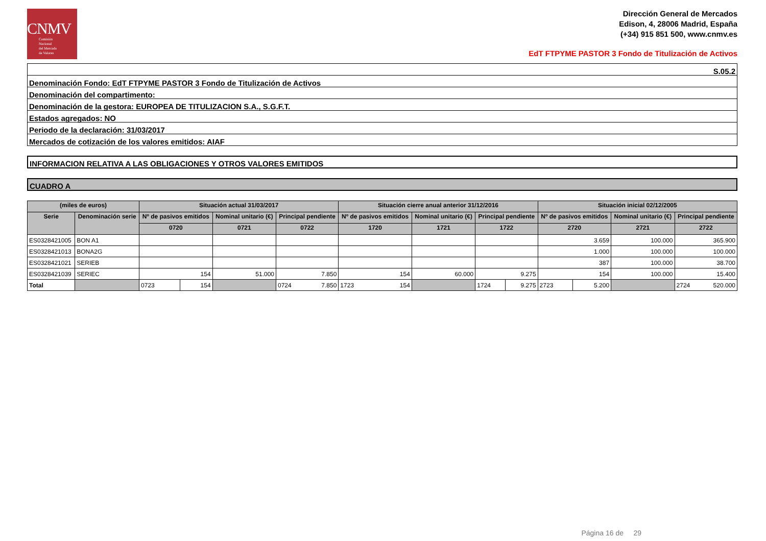CNMV
Comisión
Nacional
del Mercado
de Valores
Dirección General de Mercados
Edison, 4, 28006 Madrid, España
(+34) 915 851 500, www.cnmv.es
EdT FTPYME PASTOR 3 Fondo de Titulización de Activos
S.05.2
Denominación Fondo: EdT FTPYME PASTOR 3 Fondo de Titulización de Activos
Denominación del compartimento:
Denominación de la gestora: EUROPEA DE TITULIZACION S.A., S.G.F.T.
Estados agregados: NO
Periodo de la declaración: 31/03/2017
Mercados de cotización de los valores emitidos: AIAF
INFORMACION RELATIVA A LAS OBLIGACIONES Y OTROS VALORES EMITIDOS
CUADRO A
| (miles de euros) | | Situación actual 31/03/2017 | | | | Situación cierre anual anterior 31/12/2016 | | | | Situación inicial 02/12/2005 | | | |
| --- | --- | --- | --- | --- | --- | --- | --- | --- | --- | --- | --- | --- | --- |
| Serie | Denominación serie | Nº de pasivos emitidos | | Nominal unitario (€) | Principal pendiente | Nº de pasivos emitidos | Nominal unitario (€) | Principal pendiente | | Nº de pasivos emitidos | | Nominal unitario (€) | Principal pendiente |
| | | 0720 | | 0721 | 0722 | 1720 | 1721 | 1722 | | 2720 | | 2721 | 2722 |
| ES0328421005 | BON A1 | | | | | | | | | 3.659 | | 100.000 | 365.900 |
| ES0328421013 | BONA2G | | | | | | | | | 1.000 | | 100.000 | 100.000 |
| ES0328421021 | SERIEB | | | | | | | | | 387 | | 100.000 | 38.700 |
| ES0328421039 | SERIEC | 154 | | 51.000 | 7.850 | 154 | 60.000 | 9.275 | | 154 | | 100.000 | 15.400 |
| Total | | 0723 | 154 | | 0724 7.850 | 1723 154 | | 1724 | 9.275 | 2723 | 5.200 | | 2724 520.000 |
Página 16 de 29